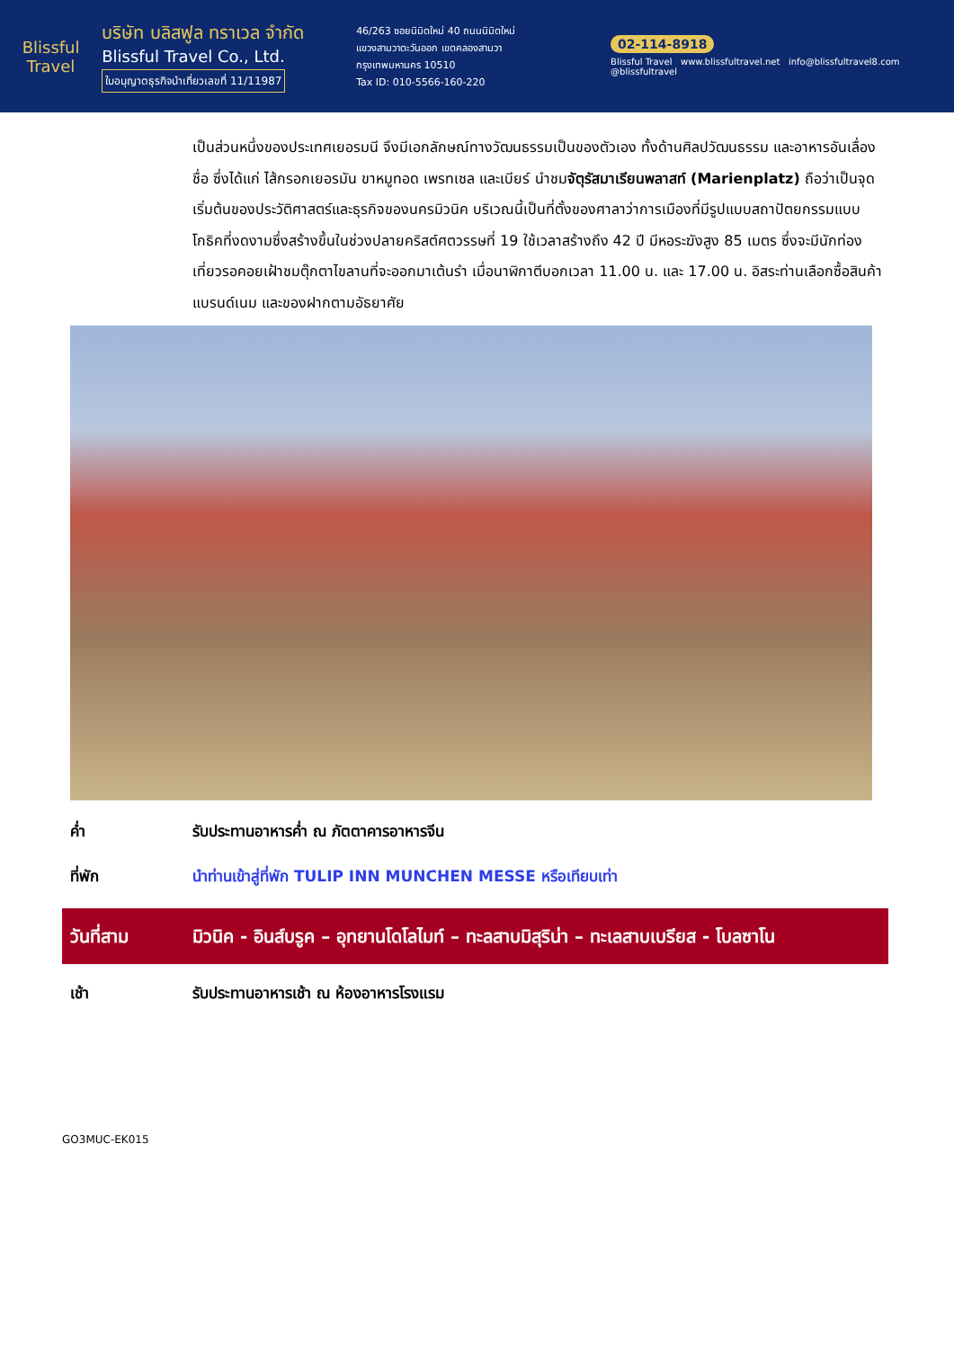Blissful
Travel
บริษัท บลิสฟูล ทราเวล จำกัด
Blissful Travel Co., Ltd.
ใบอนุญาตธุรกิจนำเที่ยวเลขที่ 11/11987
46/263 ซอยนิมิตใหม่ 40 ถนนนิมิตใหม่
แขวงสามวาตะวันออก เขตคลองสามวา
กรุงเทพมหานคร 10510
Tax ID: 010-5566-160-220
02-114-8918
Blissful Travel www.blissfultravel.net info@blissfultravel8.com @blissfultravel
เป็นส่วนหนึ่งของประเทศเยอรมนี จึงมีเอกลักษณ์ทางวัฒนธรรมเป็นของตัวเอง ทั้งด้านศิลปวัฒนธรรม และอาหารอันเลื่องชื่อ ซึ่งได้แก่ ไส้กรอกเยอรมัน ขาหมูทอด เพรทเซล และเบียร์ นำชมจัตุรัสมาเรียนพลาสท์ (Marienplatz) ถือว่าเป็นจุดเริ่มต้นของประวัติศาสตร์และธุรกิจของนครมิวนิค บริเวณนี้เป็นที่ตั้งของศาลาว่าการเมืองที่มีรูปแบบสถาปัตยกรรมแบบโกธิคที่งดงามซึ่งสร้างขึ้นในช่วงปลายคริสต์ศตวรรษที่ 19 ใช้เวลาสร้างถึง 42 ปี มีหอระฆังสูง 85 เมตร ซึ่งจะมีนักท่องเที่ยวรอคอยเฝ้าชมตุ๊กตาไขลานที่จะออกมาเต้นรำ เมื่อนาฬิกาตีบอกเวลา 11.00 น. และ 17.00 น. อิสระท่านเลือกซื้อสินค้าแบรนด์เนม และของฝากตามอัธยาศัย
ค่ำ รับประทานอาหารค่ำ ณ ภัตตาคารอาหารจีน
ที่พัก นำท่านเข้าสู่ที่พัก TULIP INN MUNCHEN MESSE หรือเทียบเท่า
วันที่สาม มิวนิค - อินส์บรูค – อุทยานโดโลไมท์ – ทะลสาบมิสุริน่า – ทะเลสาบเบรียส - โบลซาโน
เช้า รับประทานอาหารเช้า ณ ห้องอาหารโรงแรม
GO3MUC-EK015